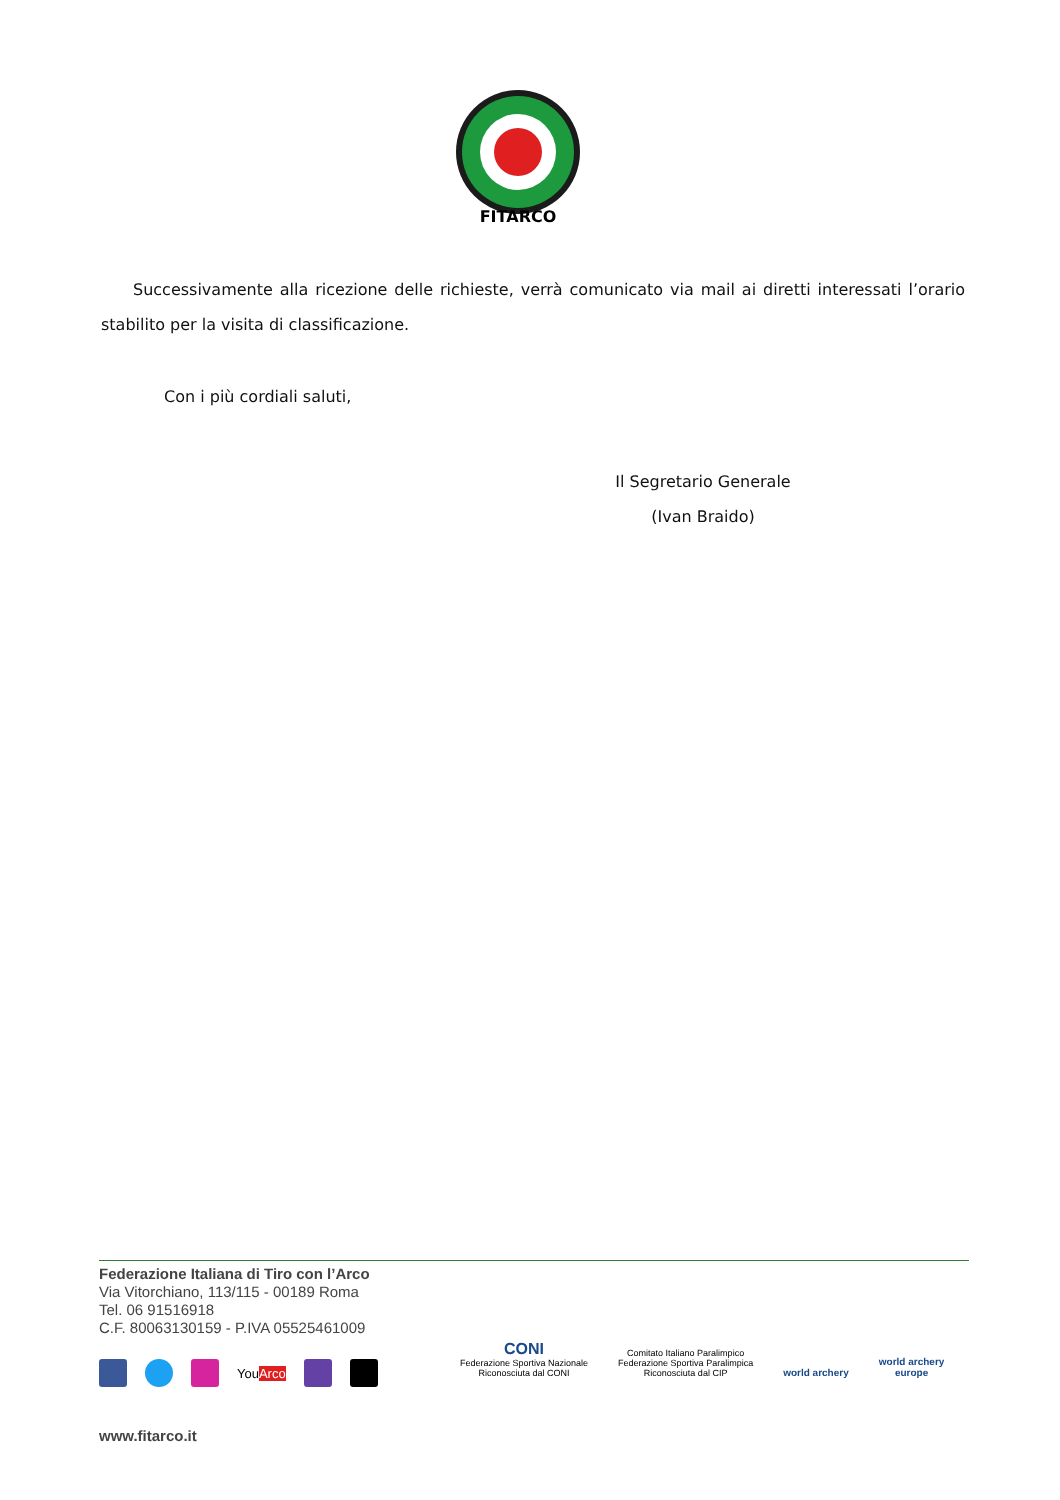FITARCO
Successivamente alla ricezione delle richieste, verrà comunicato via mail ai diretti interessati l’orario stabilito per la visita di classificazione.
Con i più cordiali saluti,
Il Segretario Generale
(Ivan Braido)
Federazione Italiana di Tiro con l’Arco
Via Vitorchiano, 113/115 - 00189 Roma
Tel. 06 91516918
C.F. 80063130159 - P.IVA 05525461009
YouArco
www.fitarco.it
CONI
Federazione Sportiva Nazionale
Riconosciuta dal CONI
Comitato Italiano Paralimpico
Federazione Sportiva Paralimpica
Riconosciuta dal CIP
world archery
world archery
europe